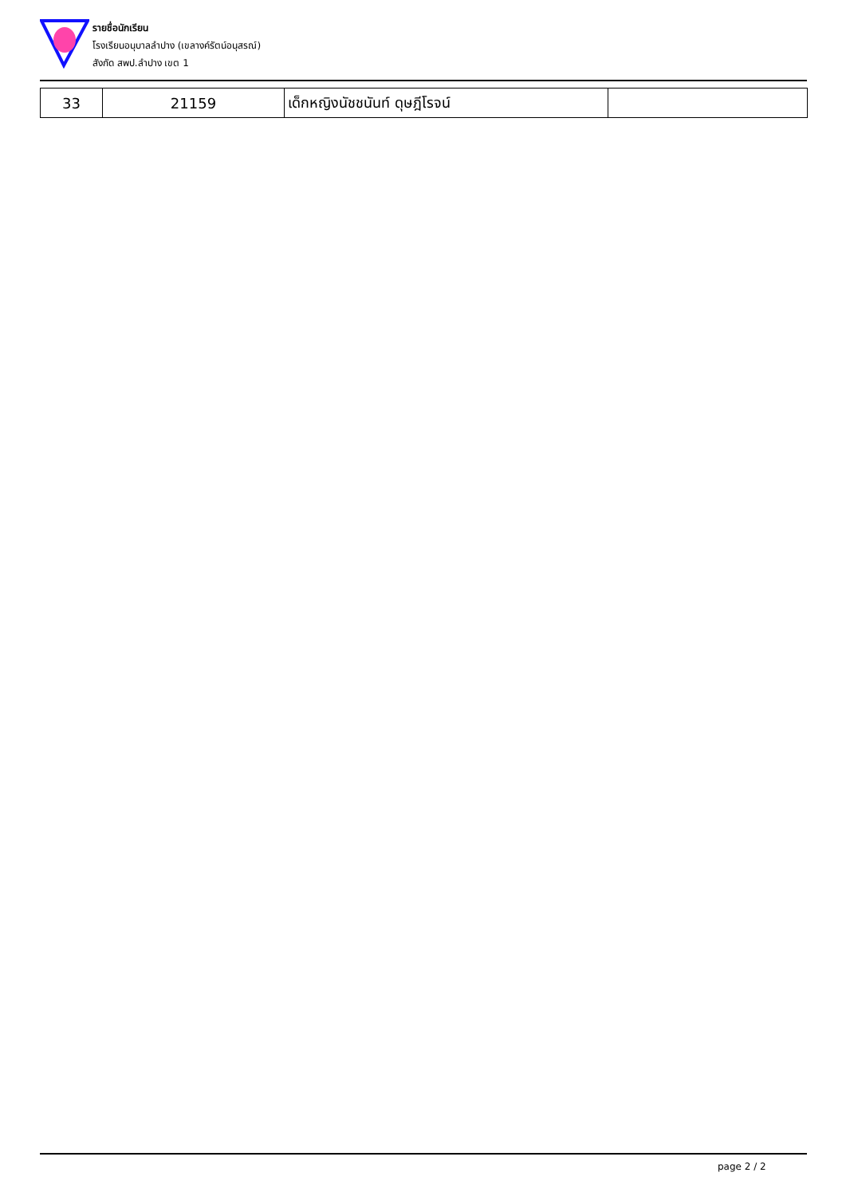รายชื่อนักเรียน
โรงเรียนอนุบาลลำปาง (เขลางค์รัตน์อนุสรณ์)
สังกัด สพป.ลำปาง เขต 1
| 33 | 21159 | เด็กหญิงนัชชนันท์ ดุษฎีโรจน์ | |
page 2 / 2